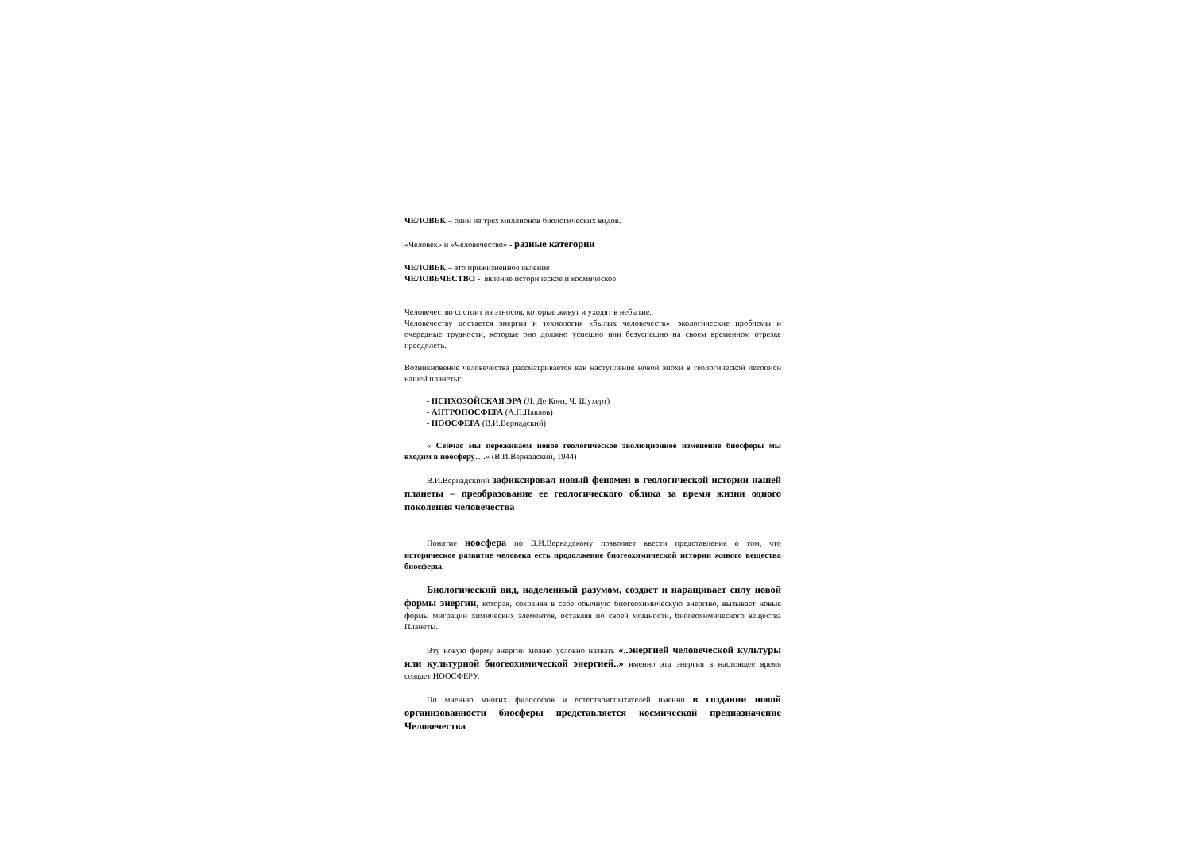ЧЕЛОВЕК – один из трех миллионов биологических видов.
«Человек» и «Человечество» - разные категории
ЧЕЛОВЕК – это прижизненное явление
ЧЕЛОВЕЧЕСТВО - явление историческое и космическое
Человечество состоит из этносов, которые живут и уходят в небытие.
Человечеству достается энергия и технология «былых человечеств», экологические проблемы и очередные трудности, которые оно должно успешно или безуспешно на своем временном отрезке преодолеть.
Возникновение человечества рассматривается как наступление новой эпохи в геологической летописи нашей планеты:
- ПСИХОЗОЙСКАЯ ЭРА (Л. Де Конт, Ч. Шухерт)
- АНТРОПОСФЕРА (А.П.Павлов)
- НООСФЕРА (В.И.Вернадский)
« Сейчас мы переживаем новое геологическое эволюционное изменение биосферы мы входим в ноосферу….» (В.И.Вернадский, 1944)
В.И.Вернадскиий зафиксировал новый феномен в геологической истории нашей планеты – преобразование ее геологического облика за время жизни одного поколения человечества
Понятие ноосфера по В.И.Вернадскому позволяет ввести представление о том, что историческое развитие человека есть продолжение биогеохимической истории живого вещества биосферы.
Биологический вид, наделенный разумом, создает и наращивает силу новой формы энергии, которая, сохраняя в себе обычную биогеохимическую энергию, вызывает новые формы миграции химических элементов, оставляя по своей мощности, биогеохимического вещества Планеты.
Эту новую форму энергии можно условно назвать «..энергией человеческой культуры или культурной биогеохимической энергией..» именно эта энергия в настоящее время создает НООСФЕРУ.
По мнению многих философов и естествоиспытателей именно в создании новой организованности биосферы представляется космической предназначение Человечества.